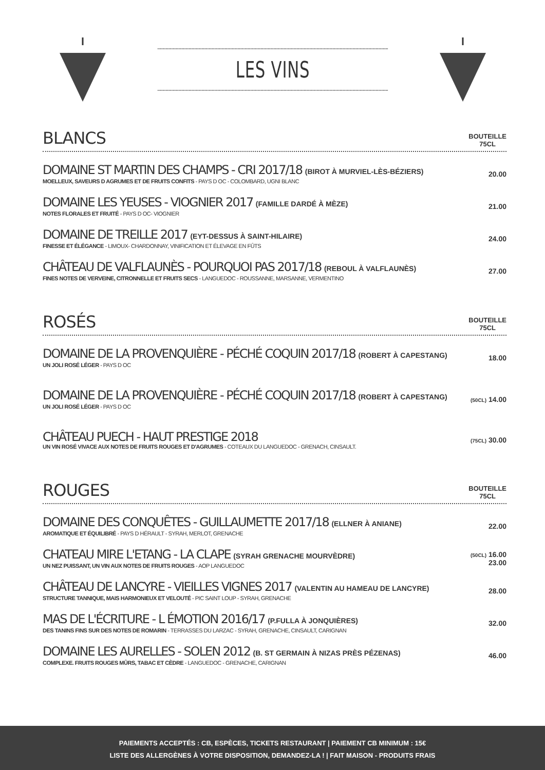LES VINS
BLANCS
BOUTEILLE
75CL
DOMAINE ST MARTIN DES CHAMPS - CRI 2017/18 (BIROT À MURVIEL-LÈS-BÉZIERS)
MOELLEUX, SAVEURS D AGRUMES ET DE FRUITS CONFITS - PAYS D OC - COLOMBARD, UGNI BLANC
20.00
DOMAINE LES YEUSES - VIOGNIER 2017 (FAMILLE DARDÉ À MÈZE)
NOTES FLORALES ET FRUITÉ - PAYS D OC- VIOGNIER
21.00
DOMAINE DE TREILLE 2017 (EYT-DESSUS À SAINT-HILAIRE)
FINESSE ET ÉLÉGANCE - LIMOUX- CHARDONNAY, VINIFICATION ET ÉLEVAGE EN FÛTS
24.00
CHÂTEAU DE VALFLAUNÈS - POURQUOI PAS 2017/18 (REBOUL À VALFLAUNÈS)
FINES NOTES DE VERVEINE, CITRONNELLE ET FRUITS SECS - LANGUEDOC - ROUSSANNE, MARSANNE, VERMENTINO
27.00
ROSÉS
BOUTEILLE
75CL
DOMAINE DE LA PROVENQUIÈRE - PÉCHÉ COQUIN 2017/18 (ROBERT À CAPESTANG)
UN JOLI ROSÉ LÉGER - PAYS D OC
18.00
DOMAINE DE LA PROVENQUIÈRE - PÉCHÉ COQUIN 2017/18 (ROBERT À CAPESTANG)
UN JOLI ROSÉ LÉGER - PAYS D OC
(50CL) 14.00
CHÂTEAU PUECH - HAUT PRESTIGE 2018
UN VIN ROSÉ VIVACE AUX NOTES DE FRUITS ROUGES ET D'AGRUMES - COTEAUX DU LANGUEDOC - GRENACH, CINSAULT.
(75CL) 30.00
ROUGES
BOUTEILLE
75CL
DOMAINE DES CONQUÊTES - GUILLAUMETTE 2017/18 (ELLNER À ANIANE)
AROMATIQUE ET ÉQUILIBRÉ - PAYS D HÉRAULT - SYRAH, MERLOT, GRENACHE
22.00
CHATEAU MIRE L'ETANG - LA CLAPE (SYRAH GRENACHE MOURVÈDRE)
UN NEZ PUISSANT, UN VIN AUX NOTES DE FRUITS ROUGES - AOP LANGUEDOC
(50CL) 16.00
23.00
CHÂTEAU DE LANCYRE - VIEILLES VIGNES 2017 (VALENTIN AU HAMEAU DE LANCYRE)
STRUCTURE TANNIQUE, MAIS HARMONIEUX ET VELOUTÉ - PIC SAINT LOUP - SYRAH, GRENACHE
28.00
MAS DE L'ÉCRITURE - L ÉMOTION 2016/17 (P.FULLA À JONQUIÈRES)
DES TANINS FINS SUR DES NOTES DE ROMARIN - TERRASSES DU LARZAC - SYRAH, GRENACHE, CINSAULT, CARIGNAN
32.00
DOMAINE LES AURELLES - SOLEN 2012 (B. ST GERMAIN À NIZAS PRÈS PÉZENAS)
COMPLEXE. FRUITS ROUGES MÛRS, TABAC ET CÈDRE - LANGUEDOC - GRENACHE, CARIGNAN
46.00
PAIEMENTS ACCEPTÉS : CB, ESPÈCES, TICKETS RESTAURANT | PAIEMENT CB MINIMUM : 15€
LISTE DES ALLERGÈNES À VOTRE DISPOSITION, DEMANDEZ-LA ! | FAIT MAISON - PRODUITS FRAIS